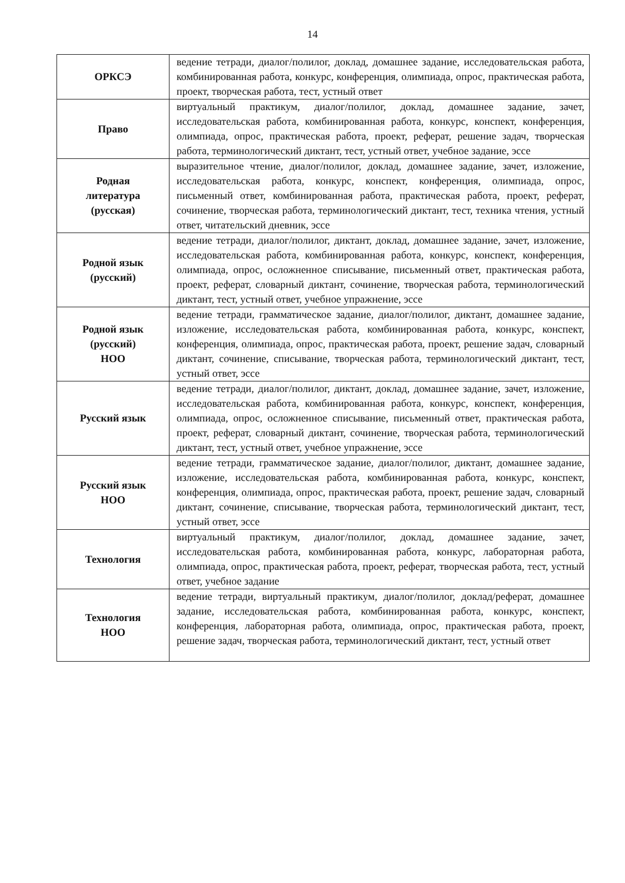14
| ОРКСЭ | ведение тетради, диалог/полилог, доклад, домашнее задание, исследовательская работа, комбинированная работа, конкурс, конференция, олимпиада, опрос, практическая работа, проект, творческая работа, тест, устный ответ |
| Право | виртуальный практикум, диалог/полилог, доклад, домашнее задание, зачет, исследовательская работа, комбинированная работа, конкурс, конспект, конференция, олимпиада, опрос, практическая работа, проект, реферат, решение задач, творческая работа, терминологический диктант, тест, устный ответ, учебное задание, эссе |
| Родная литература (русская) | выразительное чтение, диалог/полилог, доклад, домашнее задание, зачет, изложение, исследовательская работа, конкурс, конспект, конференция, олимпиада, опрос, письменный ответ, комбинированная работа, практическая работа, проект, реферат, сочинение, творческая работа, терминологический диктант, тест, техника чтения, устный ответ, читательский дневник, эссе |
| Родной язык (русский) | ведение тетради, диалог/полилог, диктант, доклад, домашнее задание, зачет, изложение, исследовательская работа, комбинированная работа, конкурс, конспект, конференция, олимпиада, опрос, осложненное списывание, письменный ответ, практическая работа, проект, реферат, словарный диктант, сочинение, творческая работа, терминологический диктант, тест, устный ответ, учебное упражнение, эссе |
| Родной язык (русский) НОО | ведение тетради, грамматическое задание, диалог/полилог, диктант, домашнее задание, изложение, исследовательская работа, комбинированная работа, конкурс, конспект, конференция, олимпиада, опрос, практическая работа, проект, решение задач, словарный диктант, сочинение, списывание, творческая работа, терминологический диктант, тест, устный ответ, эссе |
| Русский язык | ведение тетради, диалог/полилог, диктант, доклад, домашнее задание, зачет, изложение, исследовательская работа, комбинированная работа, конкурс, конспект, конференция, олимпиада, опрос, осложненное списывание, письменный ответ, практическая работа, проект, реферат, словарный диктант, сочинение, творческая работа, терминологический диктант, тест, устный ответ, учебное упражнение, эссе |
| Русский язык НОО | ведение тетради, грамматическое задание, диалог/полилог, диктант, домашнее задание, изложение, исследовательская работа, комбинированная работа, конкурс, конспект, конференция, олимпиада, опрос, практическая работа, проект, решение задач, словарный диктант, сочинение, списывание, творческая работа, терминологический диктант, тест, устный ответ, эссе |
| Технология | виртуальный практикум, диалог/полилог, доклад, домашнее задание, зачет, исследовательская работа, комбинированная работа, конкурс, лабораторная работа, олимпиада, опрос, практическая работа, проект, реферат, творческая работа, тест, устный ответ, учебное задание |
| Технология НОО | ведение тетради, виртуальный практикум, диалог/полилог, доклад/реферат, домашнее задание, исследовательская работа, комбинированная работа, конкурс, конспект, конференция, лабораторная работа, олимпиада, опрос, практическая работа, проект, решение задач, творческая работа, терминологический диктант, тест, устный ответ |